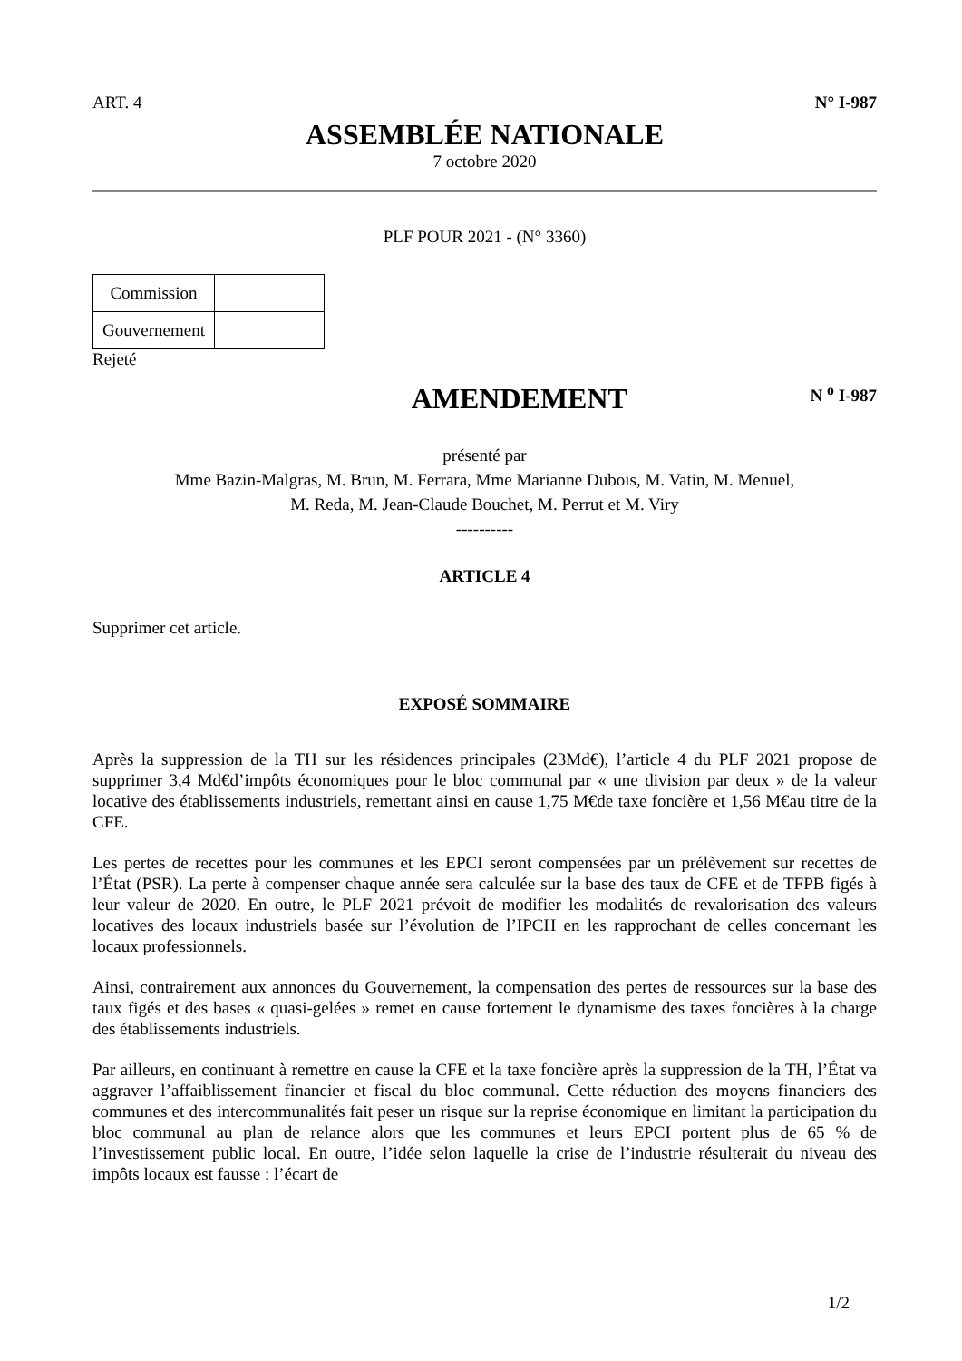ART. 4 N° I-987
ASSEMBLÉE NATIONALE
7 octobre 2020
PLF POUR 2021 - (N° 3360)
| Commission | |
| Gouvernement | |
Rejeté
AMENDEMENT N <sup>o</sup> I-987
présenté par
Mme Bazin-Malgras, M. Brun, M. Ferrara, Mme Marianne Dubois, M. Vatin, M. Menuel,
M. Reda, M. Jean-Claude Bouchet, M. Perrut et M. Viry
----------
ARTICLE 4
Supprimer cet article.
EXPOSÉ SOMMAIRE
Après la suppression de la TH sur les résidences principales (23Md€), l’article 4 du PLF 2021 propose de supprimer 3,4 Md€d’impôts économiques pour le bloc communal par « une division par deux » de la valeur locative des établissements industriels, remettant ainsi en cause 1,75 M€de taxe foncière et 1,56 M€au titre de la CFE.
Les pertes de recettes pour les communes et les EPCI seront compensées par un prélèvement sur recettes de l’État (PSR). La perte à compenser chaque année sera calculée sur la base des taux de CFE et de TFPB figés à leur valeur de 2020. En outre, le PLF 2021 prévoit de modifier les modalités de revalorisation des valeurs locatives des locaux industriels basée sur l’évolution de l’IPCH en les rapprochant de celles concernant les locaux professionnels.
Ainsi, contrairement aux annonces du Gouvernement, la compensation des pertes de ressources sur la base des taux figés et des bases « quasi-gelées » remet en cause fortement le dynamisme des taxes foncières à la charge des établissements industriels.
Par ailleurs, en continuant à remettre en cause la CFE et la taxe foncière après la suppression de la TH, l’État va aggraver l’affaiblissement financier et fiscal du bloc communal. Cette réduction des moyens financiers des communes et des intercommunalités fait peser un risque sur la reprise économique en limitant la participation du bloc communal au plan de relance alors que les communes et leurs EPCI portent plus de 65 % de l’investissement public local. En outre, l’idée selon laquelle la crise de l’industrie résulterait du niveau des impôts locaux est fausse : l’écart de
1/2